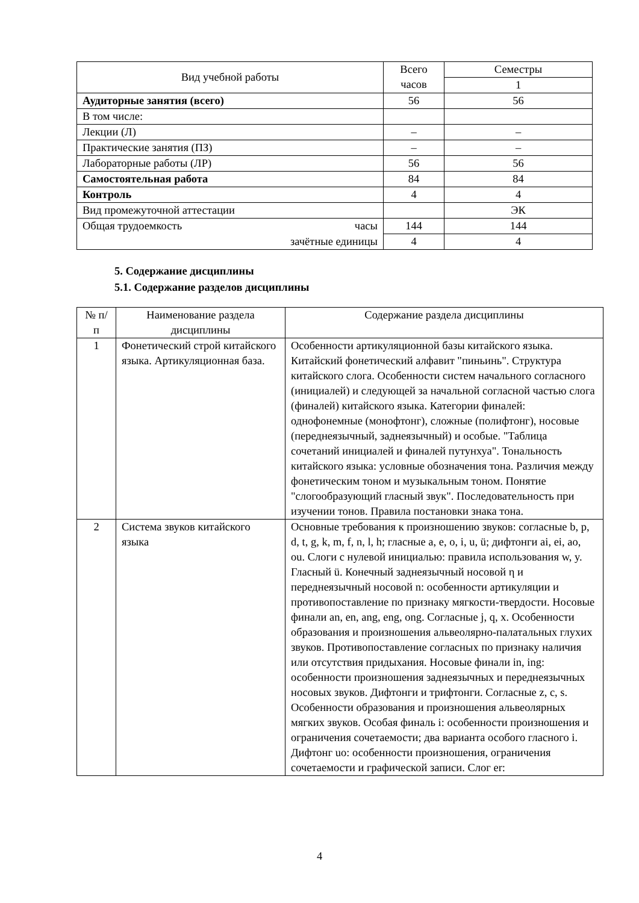| Вид учебной работы | Всего часов | Семестры |
| --- | --- | --- |
| | | 1 |
| Аудиторные занятия (всего) | 56 | 56 |
| В том числе: | | |
| Лекции (Л) | – | – |
| Практические занятия (ПЗ) | – | – |
| Лабораторные работы (ЛР) | 56 | 56 |
| Самостоятельная работа | 84 | 84 |
| Контроль | 4 | 4 |
| Вид промежуточной аттестации | | ЭК |
| Общая трудоемкость часы | 144 | 144 |
| зачётные единицы | 4 | 4 |
5. Содержание дисциплины
5.1. Содержание разделов дисциплины
| № п/п | Наименование раздела дисциплины | Содержание раздела дисциплины |
| --- | --- | --- |
| 1 | Фонетический строй китайского языка. Артикуляционная база. | Особенности артикуляционной базы китайского языка. Китайский фонетический алфавит "пиньинь". Структура китайского слога. Особенности систем начального согласного (инициалей) и следующей за начальной согласной частью слога (финалей) китайского языка. Категории финалей: однофонемные (монофтонг), сложные (полифтонг), носовые (переднеязычный, заднеязычный) и особые. "Таблица сочетаний инициалей и финалей путунхуа". Тональность китайского языка: условные обозначения тона. Различия между фонетическим тоном и музыкальным тоном. Понятие "слогообразующий гласный звук". Последовательность при изучении тонов. Правила постановки знака тона. |
| 2 | Система звуков китайского языка | Основные требования к произношению звуков: согласные b, p, d, t, g, k, m, f, n, l, h; гласные a, e, o, i, u, ü; дифтонги ai, ei, ao, ou. Слоги с нулевой инициалью: правила использования w, y. Гласный ü. Конечный заднеязычный носовой η и переднеязычный носовой n: особенности артикуляции и противопоставление по признаку мягкости-твердости. Носовые финали an, en, ang, eng, ong. Согласные j, q, x. Особенности образования и произношения альвеолярно-палатальных глухих звуков. Противопоставление согласных по признаку наличия или отсутствия придыхания. Носовые финали in, ing: особенности произношения заднеязычных и переднеязычных носовых звуков. Дифтонги и трифтонги. Согласные z, c, s. Особенности образования и произношения альвеолярных мягких звуков. Особая финаль i: особенности произношения и ограничения сочетаемости; два варианта особого гласного i. Дифтонг uo: особенности произношения, ограничения сочетаемости и графической записи. Слог er: |
4